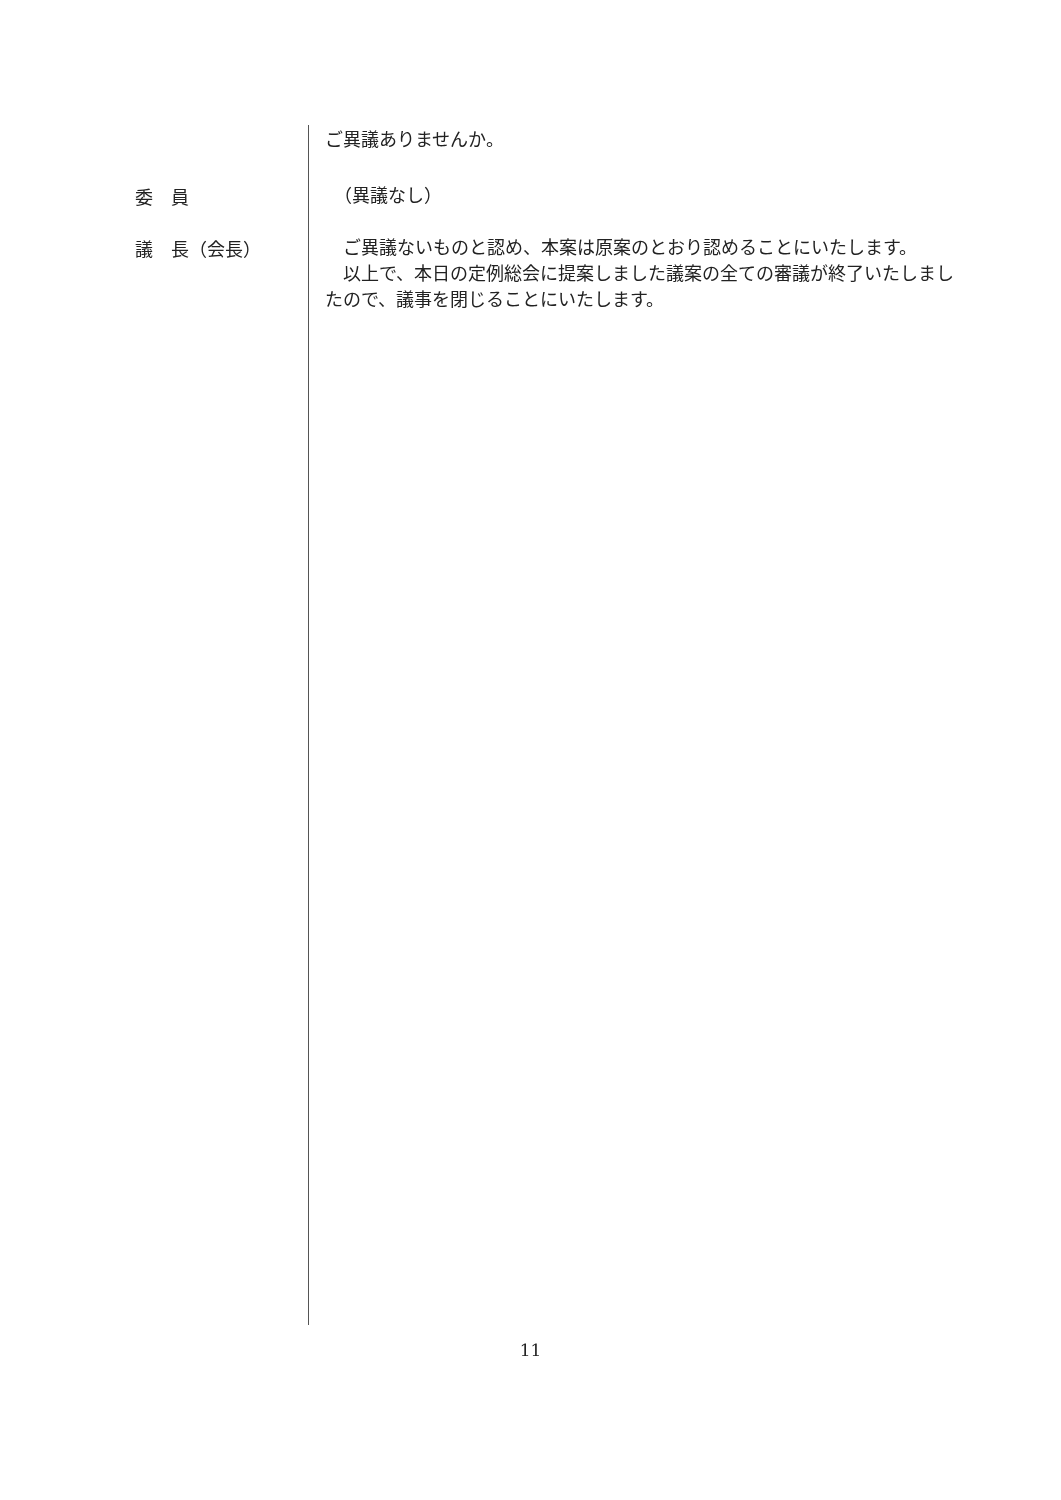ご異議ありませんか。
委　員
　（異議なし）
議　長（会長）
　ご異議ないものと認め、本案は原案のとおり認めることにいたします。
　以上で、本日の定例総会に提案しました議案の全ての審議が終了いたしましたので、議事を閉じることにいたします。
11